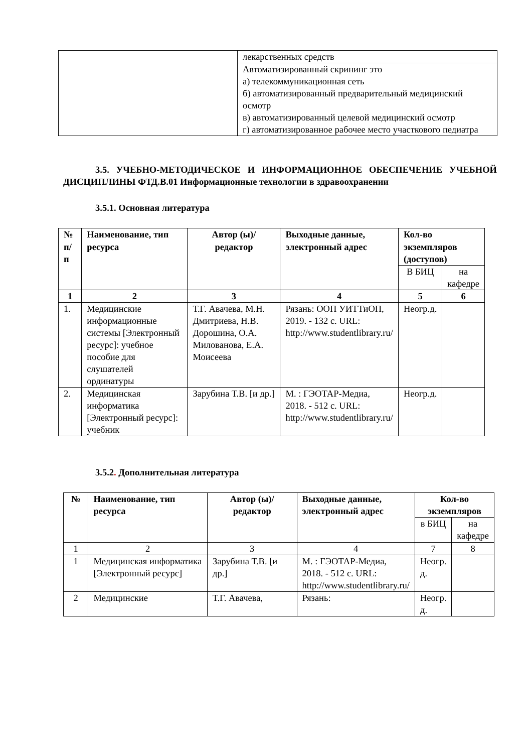| | лекарственных средств |
| | Автоматизированный скрининг это а) телекоммуникационная сеть б) автоматизированный предварительный медицинский осмотр в) автоматизированный целевой медицинский осмотр г) автоматизированное рабочее место участкового педиатра |
3.5. УЧЕБНО-МЕТОДИЧЕСКОЕ И ИНФОРМАЦИОННОЕ ОБЕСПЕЧЕНИЕ УЧЕБНОЙ ДИСЦИПЛИНЫ ФТД.В.01 Информационные технологии в здравоохранении
3.5.1. Основная литература
| № п/п | Наименование, тип ресурса | Автор (ы)/ редактор | Выходные данные, электронный адрес | Кол-во экземпляров (доступов) | |
| --- | --- | --- | --- | --- | --- |
| | | | | В БИЦ | на кафедре |
| 1 | 2 | 3 | 4 | 5 | 6 |
| 1. | Медицинские информационные системы [Электронный ресурс]: учебное пособие для слушателей ординатуры | Т.Г. Авачева, М.Н. Дмитриева, Н.В. Дорошина, О.А. Милованова, Е.А. Моисеева | Рязань: ООП УИТТиОП, 2019. - 132 с. URL: http://www.studentlibrary.ru/ | Неогр.д. | |
| 2. | Медицинская информатика [Электронный ресурс]: учебник | Зарубина Т.В. [и др.] | М. : ГЭОТАР-Медиа, 2018. - 512 с. URL: http://www.studentlibrary.ru/ | Неогр.д. | |
3.5.2. Дополнительная литература
| № | Наименование, тип ресурса | Автор (ы)/ редактор | Выходные данные, электронный адрес | Кол-во экземпляров | |
| --- | --- | --- | --- | --- | --- |
| | | | | в БИЦ | на кафедре |
| 1 | 2 | 3 | 4 | 7 | 8 |
| 1 | Медицинская информатика [Электронный ресурс] | Зарубина Т.В. [и др.] | М. : ГЭОТАР-Медиа, 2018. - 512 с. URL: http://www.studentlibrary.ru/ | Неогр. д. | |
| 2 | Медицинские | Т.Г. Авачева, | Рязань: | Неогр. д. | |